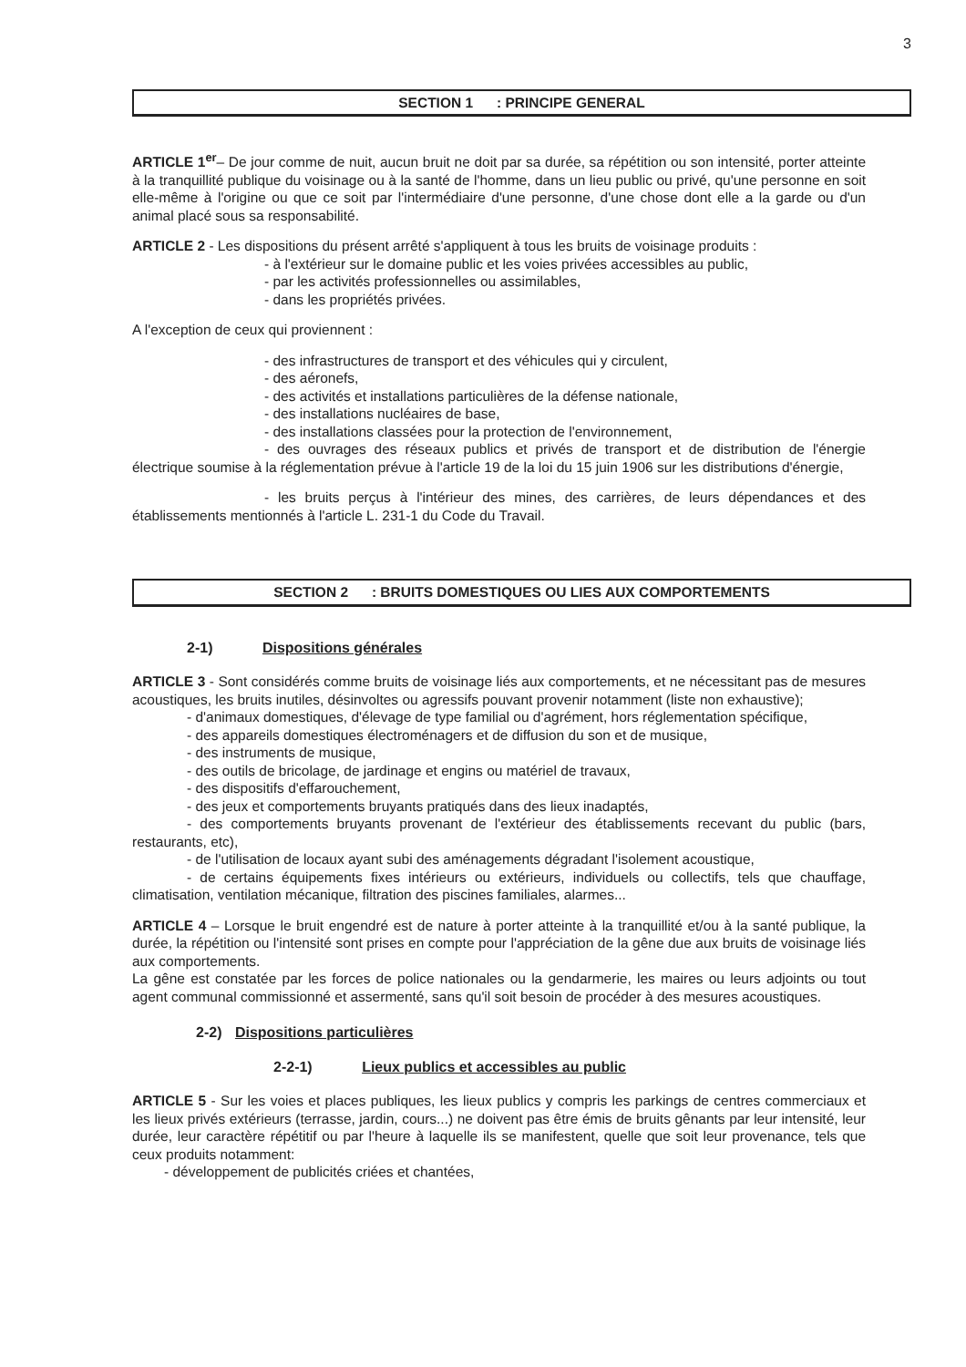3
SECTION 1 : PRINCIPE GENERAL
ARTICLE 1<sup>er</sup>– De jour comme de nuit, aucun bruit ne doit par sa durée, sa répétition ou son intensité, porter atteinte à la tranquillité publique du voisinage ou à la santé de l'homme, dans un lieu public ou privé, qu'une personne en soit elle-même à l'origine ou que ce soit par l'intermédiaire d'une personne, d'une chose dont elle a la garde ou d'un animal placé sous sa responsabilité.
ARTICLE 2 - Les dispositions du présent arrêté s'appliquent à tous les bruits de voisinage produits :
- à l'extérieur sur le domaine public et les voies privées accessibles au public,
- par les activités professionnelles ou assimilables,
- dans les propriétés privées.
A l'exception de ceux qui proviennent :
- des infrastructures de transport et des véhicules qui y circulent,
- des aéronefs,
- des activités et installations particulières de la défense nationale,
- des installations nucléaires de base,
- des installations classées pour la protection de l'environnement,
- des ouvrages des réseaux publics et privés de transport et de distribution de l'énergie électrique soumise à la réglementation prévue à l'article 19 de la loi du 15 juin 1906 sur les distributions d'énergie,
- les bruits perçus à l'intérieur des mines, des carrières, de leurs dépendances et des établissements mentionnés à l'article L. 231-1 du Code du Travail.
SECTION 2 : BRUITS DOMESTIQUES OU LIES AUX COMPORTEMENTS
2-1) Dispositions générales
ARTICLE 3 - Sont considérés comme bruits de voisinage liés aux comportements, et ne nécessitant pas de mesures acoustiques, les bruits inutiles, désinvoltes ou agressifs pouvant provenir notamment (liste non exhaustive);
- d'animaux domestiques, d'élevage de type familial ou d'agrément, hors réglementation spécifique,
- des appareils domestiques électroménagers et de diffusion du son et de musique,
- des instruments de musique,
- des outils de bricolage, de jardinage et engins ou matériel de travaux,
- des dispositifs d'effarouchement,
- des jeux et comportements bruyants pratiqués dans des lieux inadaptés,
- des comportements bruyants provenant de l'extérieur des établissements recevant du public (bars, restaurants, etc),
- de l'utilisation de locaux ayant subi des aménagements dégradant l'isolement acoustique,
- de certains équipements fixes intérieurs ou extérieurs, individuels ou collectifs, tels que chauffage, climatisation, ventilation mécanique, filtration des piscines familiales, alarmes...
ARTICLE 4 – Lorsque le bruit engendré est de nature à porter atteinte à la tranquillité et/ou à la santé publique, la durée, la répétition ou l'intensité sont prises en compte pour l'appréciation de la gêne due aux bruits de voisinage liés aux comportements.
La gêne est constatée par les forces de police nationales ou la gendarmerie, les maires ou leurs adjoints ou tout agent communal commissionné et assermenté, sans qu'il soit besoin de procéder à des mesures acoustiques.
2-2) Dispositions particulières
2-2-1) Lieux publics et accessibles au public
ARTICLE 5 - Sur les voies et places publiques, les lieux publics y compris les parkings de centres commerciaux et les lieux privés extérieurs (terrasse, jardin, cours...) ne doivent pas être émis de bruits gênants par leur intensité, leur durée, leur caractère répétitif ou par l'heure à laquelle ils se manifestent, quelle que soit leur provenance, tels que ceux produits notamment:
- développement de publicités criées et chantées,